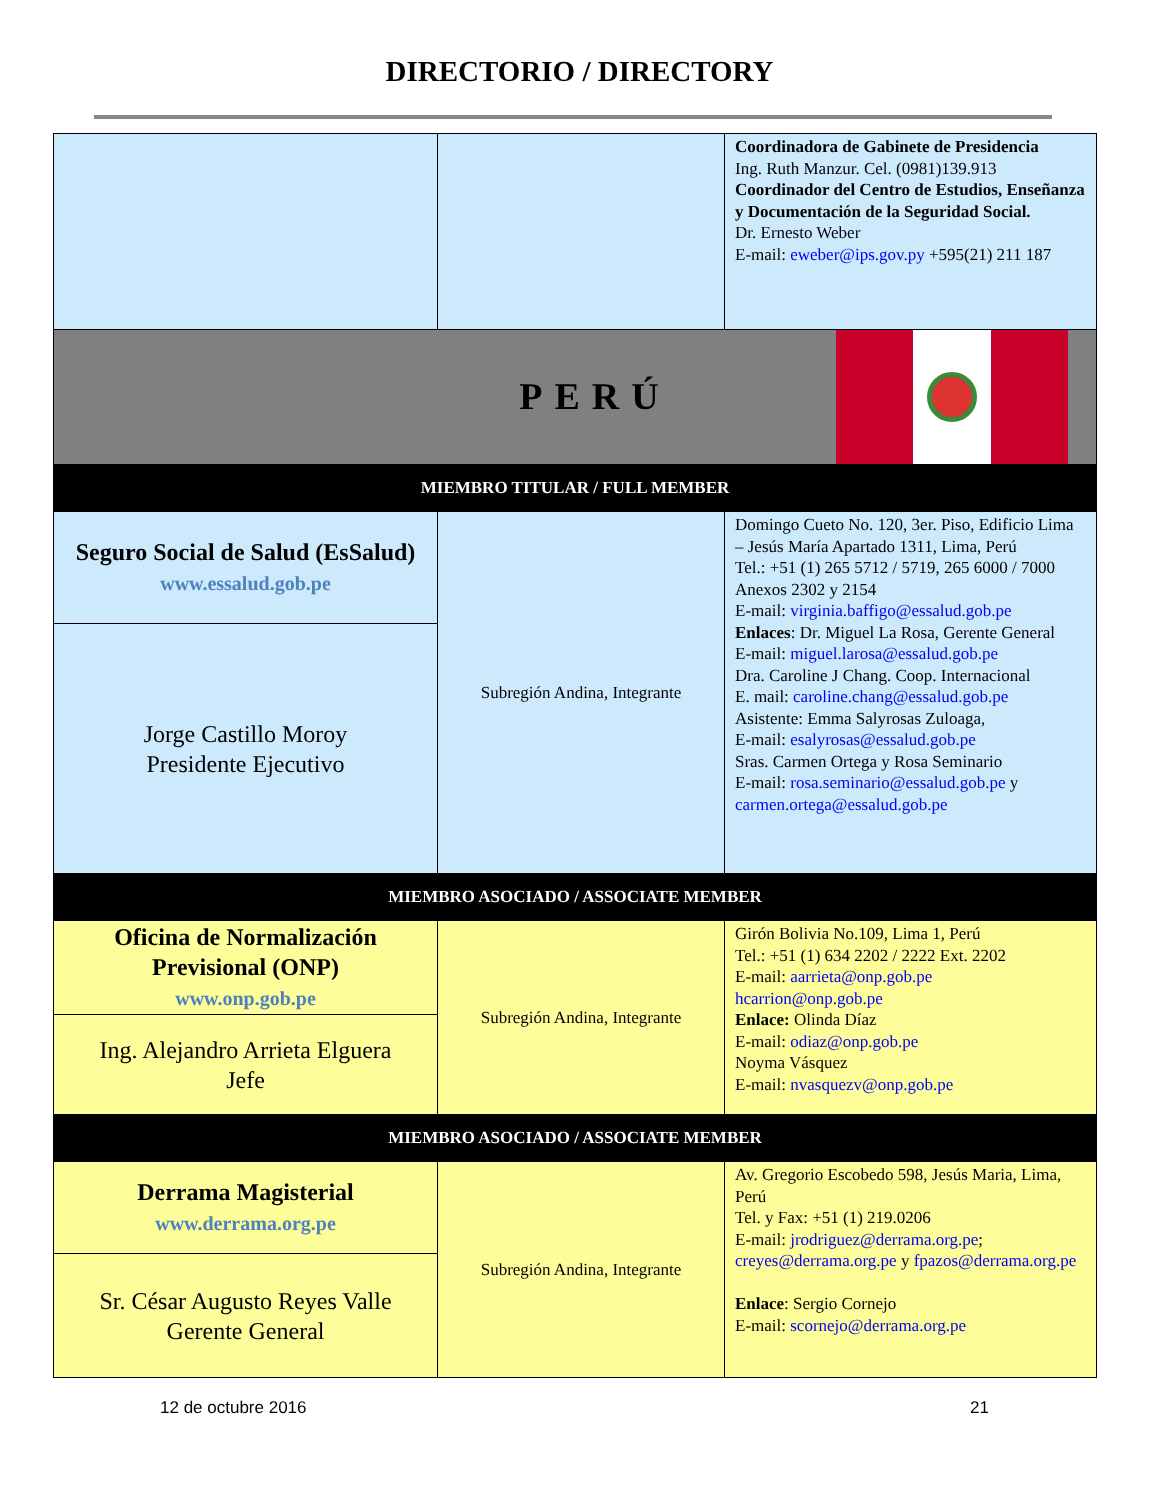DIRECTORIO / DIRECTORY
| | | Coordinadora de Gabinete de Presidencia Ing. Ruth Manzur. Cel. (0981)139.913 Coordinador del Centro de Estudios, Enseñanza y Documentación de la Seguridad Social. Dr. Ernesto Weber E-mail: eweber@ips.gov.py +595(21) 211 187 |
| PERÚ | | |
| MIEMBRO TITULAR / FULL MEMBER | | |
| Seguro Social de Salud (EsSalud) www.essalud.gob.pe | Subregión Andina, Integrante | Domingo Cueto No. 120, 3er. Piso, Edificio Lima – Jesús María Apartado 1311, Lima, Perú Tel.: +51 (1) 265 5712 / 5719, 265 6000 / 7000 Anexos 2302 y 2154 E-mail: virginia.baffigo@essalud.gob.pe Enlaces : Dr. Miguel La Rosa, Gerente General E-mail: miguel.larosa@essalud.gob.pe Dra. Caroline J Chang. Coop. Internacional E. mail: caroline.chang@essalud.gob.pe Asistente: Emma Salyrosas Zuloaga, E-mail: esalyrosas@essalud.gob.pe Sras. Carmen Ortega y Rosa Seminario E-mail: rosa.seminario@essalud.gob.pe y carmen.ortega@essalud.gob.pe |
| Jorge Castillo Moroy Presidente Ejecutivo | | |
| MIEMBRO ASOCIADO / ASSOCIATE MEMBER | | |
| Oficina de Normalización Previsional (ONP) www.onp.gob.pe | Subregión Andina, Integrante | Girón Bolivia No.109, Lima 1, Perú Tel.: +51 (1) 634 2202 / 2222 Ext. 2202 E-mail: aarrieta@onp.gob.pe hcarrion@onp.gob.pe Enlace: Olinda Díaz E-mail: odiaz@onp.gob.pe Noyma Vásquez E-mail: nvasquezv@onp.gob.pe |
| Ing. Alejandro Arrieta Elguera Jefe | | |
| MIEMBRO ASOCIADO / ASSOCIATE MEMBER | | |
| Derrama Magisterial www.derrama.org.pe | Subregión Andina, Integrante | Av. Gregorio Escobedo 598, Jesús Maria, Lima, Perú Tel. y Fax: +51 (1) 219.0206 E-mail: jrodriguez@derrama.org.pe ; creyes@derrama.org.pe y fpazos@derrama.org.pe Enlace : Sergio Cornejo E-mail: scornejo@derrama.org.pe |
| Sr. César Augusto Reyes Valle Gerente General | | |
12 de octubre 2016 21